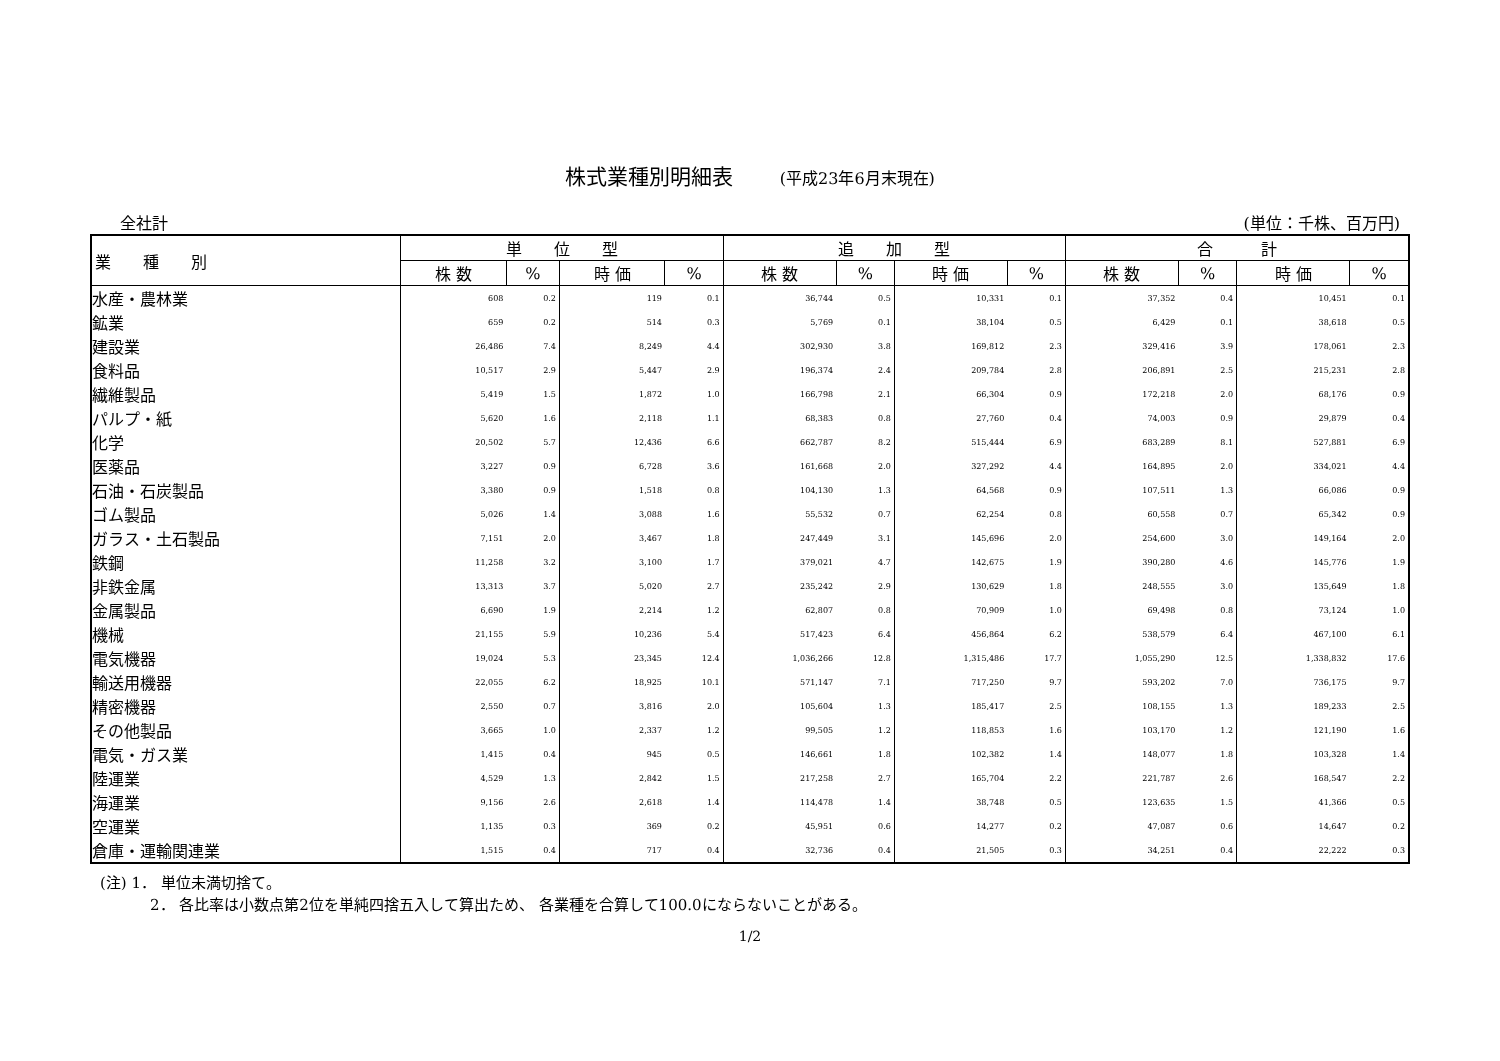株式業種別明細表 (平成23年6月末現在)
全社計 (単位：千株、百万円)
| 業 種 別 | 単 位 型 | | | | 追 加 型 | | | | 合 計 | | | |
| --- | --- | --- | --- | --- | --- | --- | --- | --- | --- | --- | --- | --- |
| | 株 数 | % | 時 価 | % | 株 数 | % | 時 価 | % | 株 数 | % | 時 価 | % |
| 水産・農林業 | 608 | 0.2 | 119 | 0.1 | 36,744 | 0.5 | 10,331 | 0.1 | 37,352 | 0.4 | 10,451 | 0.1 |
| 鉱業 | 659 | 0.2 | 514 | 0.3 | 5,769 | 0.1 | 38,104 | 0.5 | 6,429 | 0.1 | 38,618 | 0.5 |
| 建設業 | 26,486 | 7.4 | 8,249 | 4.4 | 302,930 | 3.8 | 169,812 | 2.3 | 329,416 | 3.9 | 178,061 | 2.3 |
| 食料品 | 10,517 | 2.9 | 5,447 | 2.9 | 196,374 | 2.4 | 209,784 | 2.8 | 206,891 | 2.5 | 215,231 | 2.8 |
| 繊維製品 | 5,419 | 1.5 | 1,872 | 1.0 | 166,798 | 2.1 | 66,304 | 0.9 | 172,218 | 2.0 | 68,176 | 0.9 |
| パルプ・紙 | 5,620 | 1.6 | 2,118 | 1.1 | 68,383 | 0.8 | 27,760 | 0.4 | 74,003 | 0.9 | 29,879 | 0.4 |
| 化学 | 20,502 | 5.7 | 12,436 | 6.6 | 662,787 | 8.2 | 515,444 | 6.9 | 683,289 | 8.1 | 527,881 | 6.9 |
| 医薬品 | 3,227 | 0.9 | 6,728 | 3.6 | 161,668 | 2.0 | 327,292 | 4.4 | 164,895 | 2.0 | 334,021 | 4.4 |
| 石油・石炭製品 | 3,380 | 0.9 | 1,518 | 0.8 | 104,130 | 1.3 | 64,568 | 0.9 | 107,511 | 1.3 | 66,086 | 0.9 |
| ゴム製品 | 5,026 | 1.4 | 3,088 | 1.6 | 55,532 | 0.7 | 62,254 | 0.8 | 60,558 | 0.7 | 65,342 | 0.9 |
| ガラス・土石製品 | 7,151 | 2.0 | 3,467 | 1.8 | 247,449 | 3.1 | 145,696 | 2.0 | 254,600 | 3.0 | 149,164 | 2.0 |
| 鉄鋼 | 11,258 | 3.2 | 3,100 | 1.7 | 379,021 | 4.7 | 142,675 | 1.9 | 390,280 | 4.6 | 145,776 | 1.9 |
| 非鉄金属 | 13,313 | 3.7 | 5,020 | 2.7 | 235,242 | 2.9 | 130,629 | 1.8 | 248,555 | 3.0 | 135,649 | 1.8 |
| 金属製品 | 6,690 | 1.9 | 2,214 | 1.2 | 62,807 | 0.8 | 70,909 | 1.0 | 69,498 | 0.8 | 73,124 | 1.0 |
| 機械 | 21,155 | 5.9 | 10,236 | 5.4 | 517,423 | 6.4 | 456,864 | 6.2 | 538,579 | 6.4 | 467,100 | 6.1 |
| 電気機器 | 19,024 | 5.3 | 23,345 | 12.4 | 1,036,266 | 12.8 | 1,315,486 | 17.7 | 1,055,290 | 12.5 | 1,338,832 | 17.6 |
| 輸送用機器 | 22,055 | 6.2 | 18,925 | 10.1 | 571,147 | 7.1 | 717,250 | 9.7 | 593,202 | 7.0 | 736,175 | 9.7 |
| 精密機器 | 2,550 | 0.7 | 3,816 | 2.0 | 105,604 | 1.3 | 185,417 | 2.5 | 108,155 | 1.3 | 189,233 | 2.5 |
| その他製品 | 3,665 | 1.0 | 2,337 | 1.2 | 99,505 | 1.2 | 118,853 | 1.6 | 103,170 | 1.2 | 121,190 | 1.6 |
| 電気・ガス業 | 1,415 | 0.4 | 945 | 0.5 | 146,661 | 1.8 | 102,382 | 1.4 | 148,077 | 1.8 | 103,328 | 1.4 |
| 陸運業 | 4,529 | 1.3 | 2,842 | 1.5 | 217,258 | 2.7 | 165,704 | 2.2 | 221,787 | 2.6 | 168,547 | 2.2 |
| 海運業 | 9,156 | 2.6 | 2,618 | 1.4 | 114,478 | 1.4 | 38,748 | 0.5 | 123,635 | 1.5 | 41,366 | 0.5 |
| 空運業 | 1,135 | 0.3 | 369 | 0.2 | 45,951 | 0.6 | 14,277 | 0.2 | 47,087 | 0.6 | 14,647 | 0.2 |
| 倉庫・運輸関連業 | 1,515 | 0.4 | 717 | 0.4 | 32,736 | 0.4 | 21,505 | 0.3 | 34,251 | 0.4 | 22,222 | 0.3 |
(注) 1． 単位未満切捨て。
2． 各比率は小数点第2位を単純四捨五入して算出ため、 各業種を合算して100.0にならないことがある。
1/2